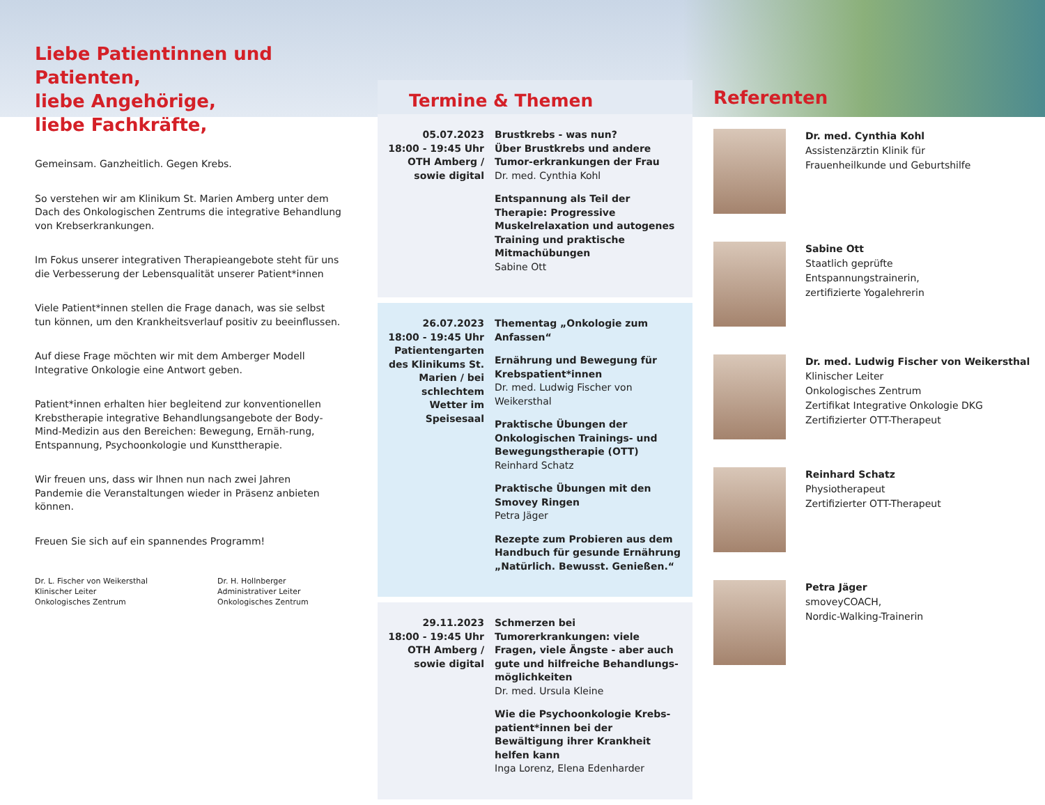Liebe Patientinnen und Patienten,
liebe Angehörige,
liebe Fachkräfte,
Gemeinsam. Ganzheitlich. Gegen Krebs.
So verstehen wir am Klinikum St. Marien Amberg unter dem Dach des Onkologischen Zentrums die integrative Behandlung von Krebserkrankungen.
Im Fokus unserer integrativen Therapieangebote steht für uns die Verbesserung der Lebensqualität unserer Patient*innen
Viele Patient*innen stellen die Frage danach, was sie selbst tun können, um den Krankheitsverlauf positiv zu beeinflussen.
Auf diese Frage möchten wir mit dem Amberger Modell Integrative Onkologie eine Antwort geben.
Patient*innen erhalten hier begleitend zur konventionellen Krebstherapie integrative Behandlungsangebote der Body-Mind-Medizin aus den Bereichen: Bewegung, Ernäh-rung, Entspannung, Psychoonkologie und Kunsttherapie.
Wir freuen uns, dass wir Ihnen nun nach zwei Jahren Pandemie die Veranstaltungen wieder in Präsenz anbieten können.
Freuen Sie sich auf ein spannendes Programm!
Dr. L. Fischer von Weikersthal
Klinischer Leiter
Onkologisches Zentrum
Dr. H. Hollnberger
Administrativer Leiter
Onkologisches Zentrum
Termine & Themen
05.07.2023
18:00 - 19:45 Uhr
OTH Amberg /
sowie digital
Brustkrebs - was nun?
Über Brustkrebs und andere Tumor-erkrankungen der Frau
Dr. med. Cynthia Kohl
Entspannung als Teil der Therapie: Progressive Muskelrelaxation und autogenes Training und praktische Mitmachübungen
Sabine Ott
26.07.2023
18:00 - 19:45 Uhr
Patientengarten des Klinikums St. Marien / bei schlechtem Wetter im Speisesaal
Thementag „Onkologie zum Anfassen“
Ernährung und Bewegung für Krebspatient*innen
Dr. med. Ludwig Fischer von Weikersthal
Praktische Übungen der Onkologischen Trainings- und Bewegungstherapie (OTT)
Reinhard Schatz
Praktische Übungen mit den Smovey Ringen
Petra Jäger
Rezepte zum Probieren aus dem Handbuch für gesunde Ernährung „Natürlich. Bewusst. Genießen.“
29.11.2023
18:00 - 19:45 Uhr
OTH Amberg /
sowie digital
Schmerzen bei Tumorerkrankungen: viele Fragen, viele Ängste - aber auch gute und hilfreiche Behandlungs-möglichkeiten
Dr. med. Ursula Kleine
Wie die Psychoonkologie Krebs-patient*innen bei der Bewältigung ihrer Krankheit helfen kann
Inga Lorenz, Elena Edenharder
Referenten
Dr. med. Cynthia Kohl
Assistenzärztin Klinik für
Frauenheilkunde und Geburtshilfe
Sabine Ott
Staatlich geprüfte
Entspannungstrainerin,
zertifizierte Yogalehrerin
Dr. med. Ludwig Fischer von Weikersthal
Klinischer Leiter
Onkologisches Zentrum
Zertifikat Integrative Onkologie DKG
Zertifizierter OTT-Therapeut
Reinhard Schatz
Physiotherapeut
Zertifizierter OTT-Therapeut
Petra Jäger
smoveyCOACH,
Nordic-Walking-Trainerin